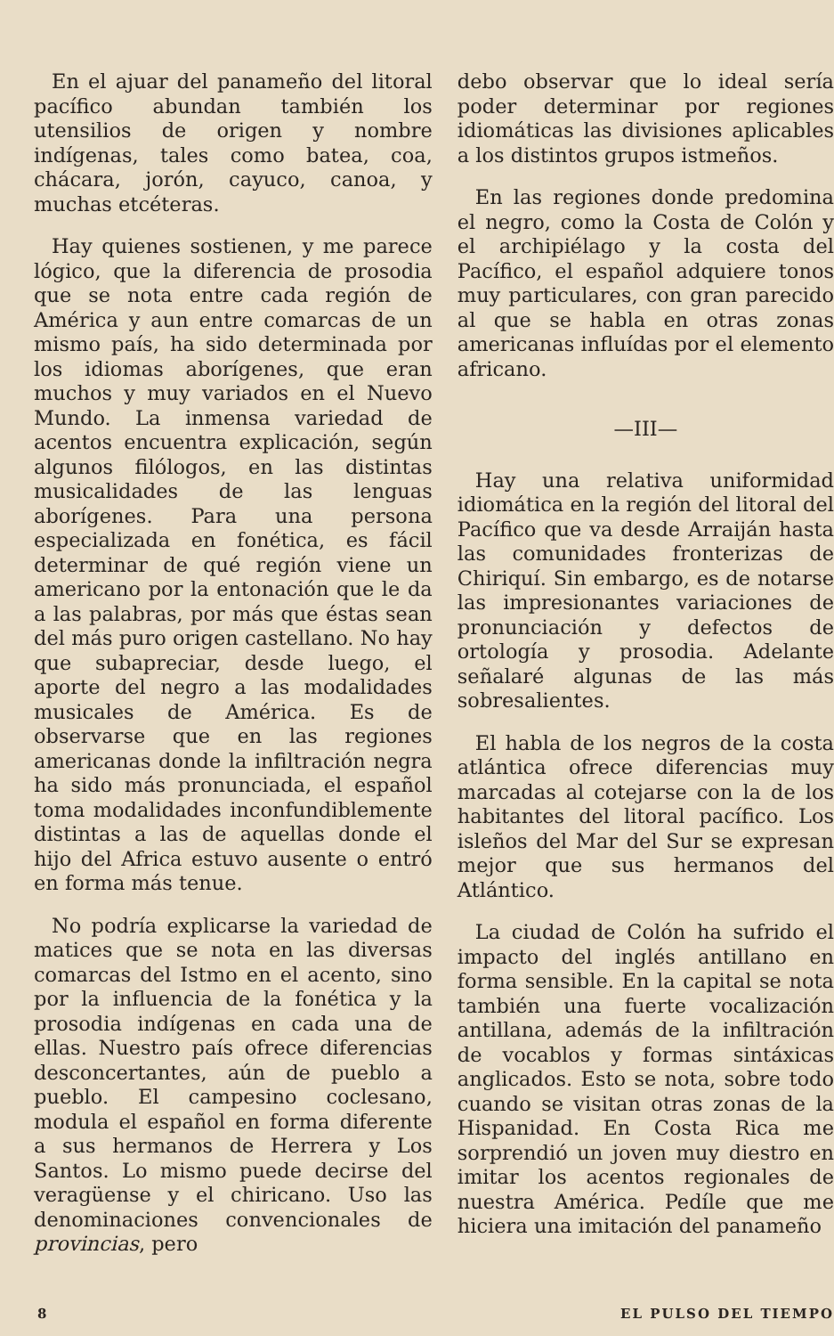En el ajuar del panameño del litoral pacífico abundan también los utensilios de origen y nombre indígenas, tales como batea, coa, chácara, jorón, cayuco, canoa, y muchas etcéteras.
Hay quienes sostienen, y me parece lógico, que la diferencia de prosodia que se nota entre cada región de América y aun entre comarcas de un mismo país, ha sido determinada por los idiomas aborígenes, que eran muchos y muy variados en el Nuevo Mundo. La inmensa variedad de acentos encuentra explicación, según algunos filólogos, en las distintas musicalidades de las lenguas aborígenes. Para una persona especializada en fonética, es fácil determinar de qué región viene un americano por la entonación que le da a las palabras, por más que éstas sean del más puro origen castellano. No hay que subapreciar, desde luego, el aporte del negro a las modalidades musicales de América. Es de observarse que en las regiones americanas donde la infiltración negra ha sido más pronunciada, el español toma modalidades inconfundiblemente distintas a las de aquellas donde el hijo del Africa estuvo ausente o entró en forma más tenue.
No podría explicarse la variedad de matices que se nota en las diversas comarcas del Istmo en el acento, sino por la influencia de la fonética y la prosodia indígenas en cada una de ellas. Nuestro país ofrece diferencias desconcertantes, aún de pueblo a pueblo. El campesino coclesano, modula el español en forma diferente a sus hermanos de Herrera y Los Santos. Lo mismo puede decirse del veragüense y el chiricano. Uso las denominaciones convencionales de provincias, pero
debo observar que lo ideal sería poder determinar por regiones idiomáticas las divisiones aplicables a los distintos grupos istmeños.
En las regiones donde predomina el negro, como la Costa de Colón y el archipiélago y la costa del Pacífico, el español adquiere tonos muy particulares, con gran parecido al que se habla en otras zonas americanas influídas por el elemento africano.
—III—
Hay una relativa uniformidad idiomática en la región del litoral del Pacífico que va desde Arraiján hasta las comunidades fronterizas de Chiriquí. Sin embargo, es de notarse las impresionantes variaciones de pronunciación y defectos de ortología y prosodia. Adelante señalaré algunas de las más sobresalientes.
El habla de los negros de la costa atlántica ofrece diferencias muy marcadas al cotejarse con la de los habitantes del litoral pacífico. Los isleños del Mar del Sur se expresan mejor que sus hermanos del Atlántico.
La ciudad de Colón ha sufrido el impacto del inglés antillano en forma sensible. En la capital se nota también una fuerte vocalización antillana, además de la infiltración de vocablos y formas sintáxicas anglicados. Esto se nota, sobre todo cuando se visitan otras zonas de la Hispanidad. En Costa Rica me sorprendió un joven muy diestro en imitar los acentos regionales de nuestra América. Pedíle que me hiciera una imitación del panameño
8 EL PULSO DEL TIEMPO